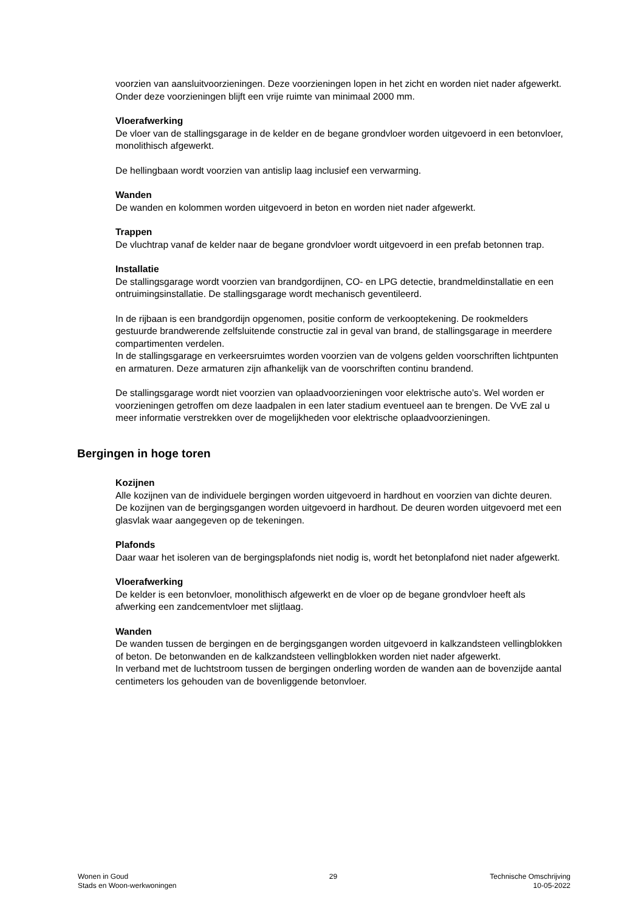voorzien van aansluitvoorzieningen. Deze voorzieningen lopen in het zicht en worden niet nader afgewerkt. Onder deze voorzieningen blijft een vrije ruimte van minimaal 2000 mm.
Vloerafwerking
De vloer van de stallingsgarage in de kelder en de begane grondvloer worden uitgevoerd in een betonvloer, monolithisch afgewerkt.
De hellingbaan wordt voorzien van antislip laag inclusief een verwarming.
Wanden
De wanden en kolommen worden uitgevoerd in beton en worden niet nader afgewerkt.
Trappen
De vluchtrap vanaf de kelder naar de begane grondvloer wordt uitgevoerd in een prefab betonnen trap.
Installatie
De stallingsgarage wordt voorzien van brandgordijnen, CO- en LPG detectie, brandmeldinstallatie en een ontruimingsinstallatie. De stallingsgarage wordt mechanisch geventileerd.
In de rijbaan is een brandgordijn opgenomen, positie conform de verkooptekening. De rookmelders gestuurde brandwerende zelfsluitende constructie zal in geval van brand, de stallingsgarage in meerdere compartimenten verdelen.
In de stallingsgarage en verkeersruimtes worden voorzien van de volgens gelden voorschriften lichtpunten en armaturen. Deze armaturen zijn afhankelijk van de voorschriften continu brandend.
De stallingsgarage wordt niet voorzien van oplaadvoorzieningen voor elektrische auto’s. Wel worden er voorzieningen getroffen om deze laadpalen in een later stadium eventueel aan te brengen. De VvE zal u meer informatie verstrekken over de mogelijkheden voor elektrische oplaadvoorzieningen.
Bergingen in hoge toren
Kozijnen
Alle kozijnen van de individuele bergingen worden uitgevoerd in hardhout en voorzien van dichte deuren.
De kozijnen van de bergingsgangen worden uitgevoerd in hardhout. De deuren worden uitgevoerd met een glasvlak waar aangegeven op de tekeningen.
Plafonds
Daar waar het isoleren van de bergingsplafonds niet nodig is, wordt het betonplafond niet nader afgewerkt.
Vloerafwerking
De kelder is een betonvloer, monolithisch afgewerkt en de vloer op de begane grondvloer heeft als afwerking een zandcementvloer met slijtlaag.
Wanden
De wanden tussen de bergingen en de bergingsgangen worden uitgevoerd in kalkzandsteen vellingblokken of beton. De betonwanden en de kalkzandsteen vellingblokken worden niet nader afgewerkt.
In verband met de luchtstroom tussen de bergingen onderling worden de wanden aan de bovenzijde aantal centimeters los gehouden van de bovenliggende betonvloer.
Wonen in Goud
Stads en Woon-werkwoningen
29 Technische Omschrijving
10-05-2022